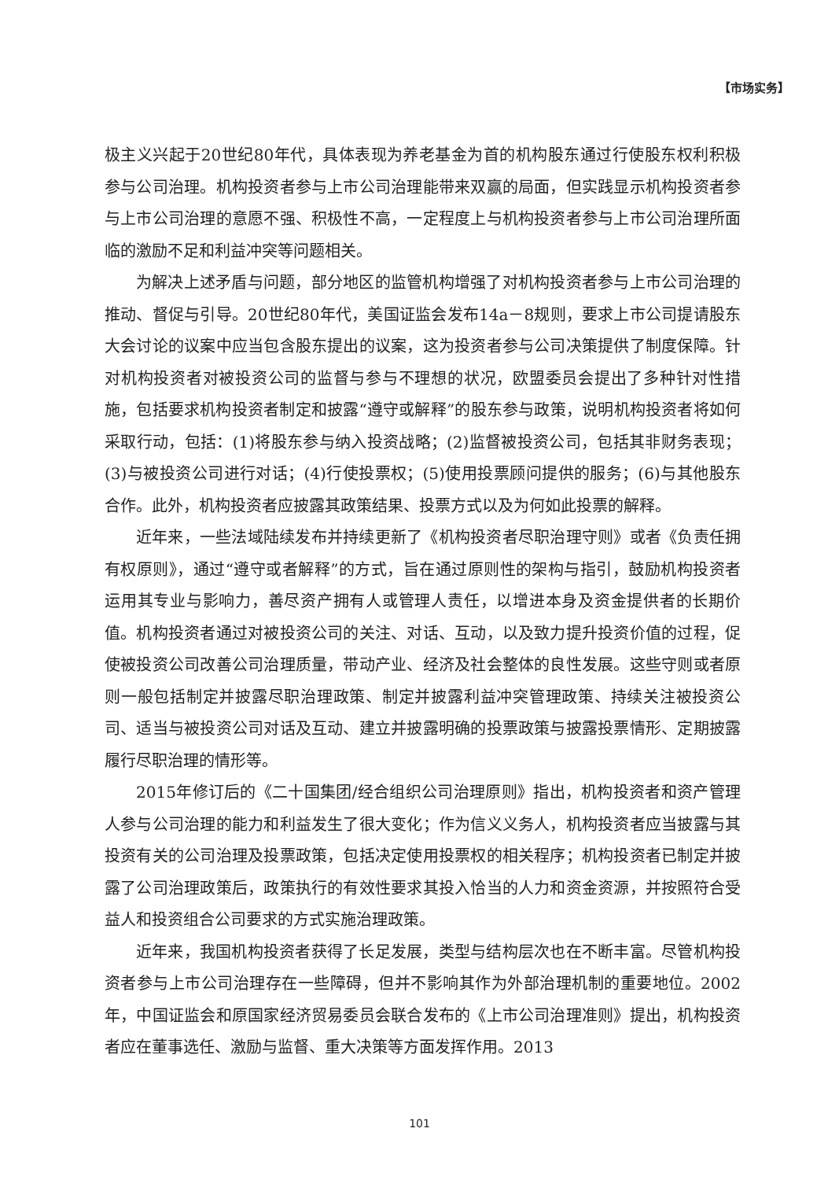【市场实务】
极主义兴起于20世纪80年代，具体表现为养老基金为首的机构股东通过行使股东权利积极参与公司治理。机构投资者参与上市公司治理能带来双赢的局面，但实践显示机构投资者参与上市公司治理的意愿不强、积极性不高，一定程度上与机构投资者参与上市公司治理所面临的激励不足和利益冲突等问题相关。
为解决上述矛盾与问题，部分地区的监管机构增强了对机构投资者参与上市公司治理的推动、督促与引导。20世纪80年代，美国证监会发布14a－8规则，要求上市公司提请股东大会讨论的议案中应当包含股东提出的议案，这为投资者参与公司决策提供了制度保障。针对机构投资者对被投资公司的监督与参与不理想的状况，欧盟委员会提出了多种针对性措施，包括要求机构投资者制定和披露“遵守或解释”的股东参与政策，说明机构投资者将如何采取行动，包括：(1)将股东参与纳入投资战略；(2)监督被投资公司，包括其非财务表现；(3)与被投资公司进行对话；(4)行使投票权；(5)使用投票顾问提供的服务；(6)与其他股东合作。此外，机构投资者应披露其政策结果、投票方式以及为何如此投票的解释。
近年来，一些法域陆续发布并持续更新了《机构投资者尽职治理守则》或者《负责任拥有权原则》，通过“遵守或者解释”的方式，旨在通过原则性的架构与指引，鼓励机构投资者运用其专业与影响力，善尽资产拥有人或管理人责任，以增进本身及资金提供者的长期价值。机构投资者通过对被投资公司的关注、对话、互动，以及致力提升投资价值的过程，促使被投资公司改善公司治理质量，带动产业、经济及社会整体的良性发展。这些守则或者原则一般包括制定并披露尽职治理政策、制定并披露利益冲突管理政策、持续关注被投资公司、适当与被投资公司对话及互动、建立并披露明确的投票政策与披露投票情形、定期披露履行尽职治理的情形等。
2015年修订后的《二十国集团/经合组织公司治理原则》指出，机构投资者和资产管理人参与公司治理的能力和利益发生了很大变化；作为信义义务人，机构投资者应当披露与其投资有关的公司治理及投票政策，包括决定使用投票权的相关程序；机构投资者已制定并披露了公司治理政策后，政策执行的有效性要求其投入恰当的人力和资金资源，并按照符合受益人和投资组合公司要求的方式实施治理政策。
近年来，我国机构投资者获得了长足发展，类型与结构层次也在不断丰富。尽管机构投资者参与上市公司治理存在一些障碍，但并不影响其作为外部治理机制的重要地位。2002年，中国证监会和原国家经济贸易委员会联合发布的《上市公司治理准则》提出，机构投资者应在董事选任、激励与监督、重大决策等方面发挥作用。2013
101